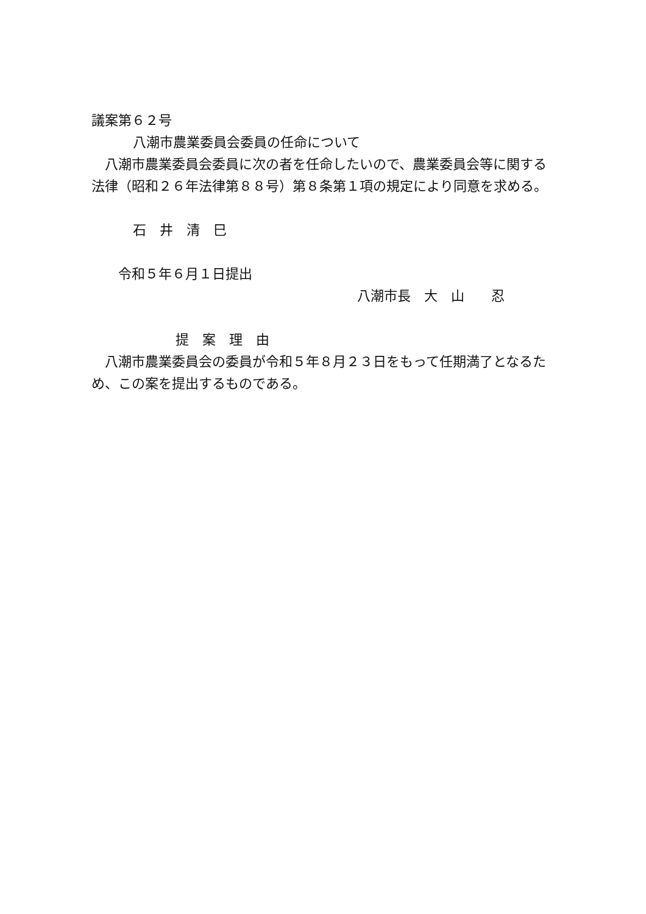議案第６２号
八潮市農業委員会委員の任命について
八潮市農業委員会委員に次の者を任命したいので、農業委員会等に関する法律（昭和２６年法律第８８号）第８条第１項の規定により同意を求める。
石　井　清　巳
令和５年６月１日提出
八潮市長　大　山　　忍
提　案　理　由
八潮市農業委員会の委員が令和５年８月２３日をもって任期満了となるため、この案を提出するものである。